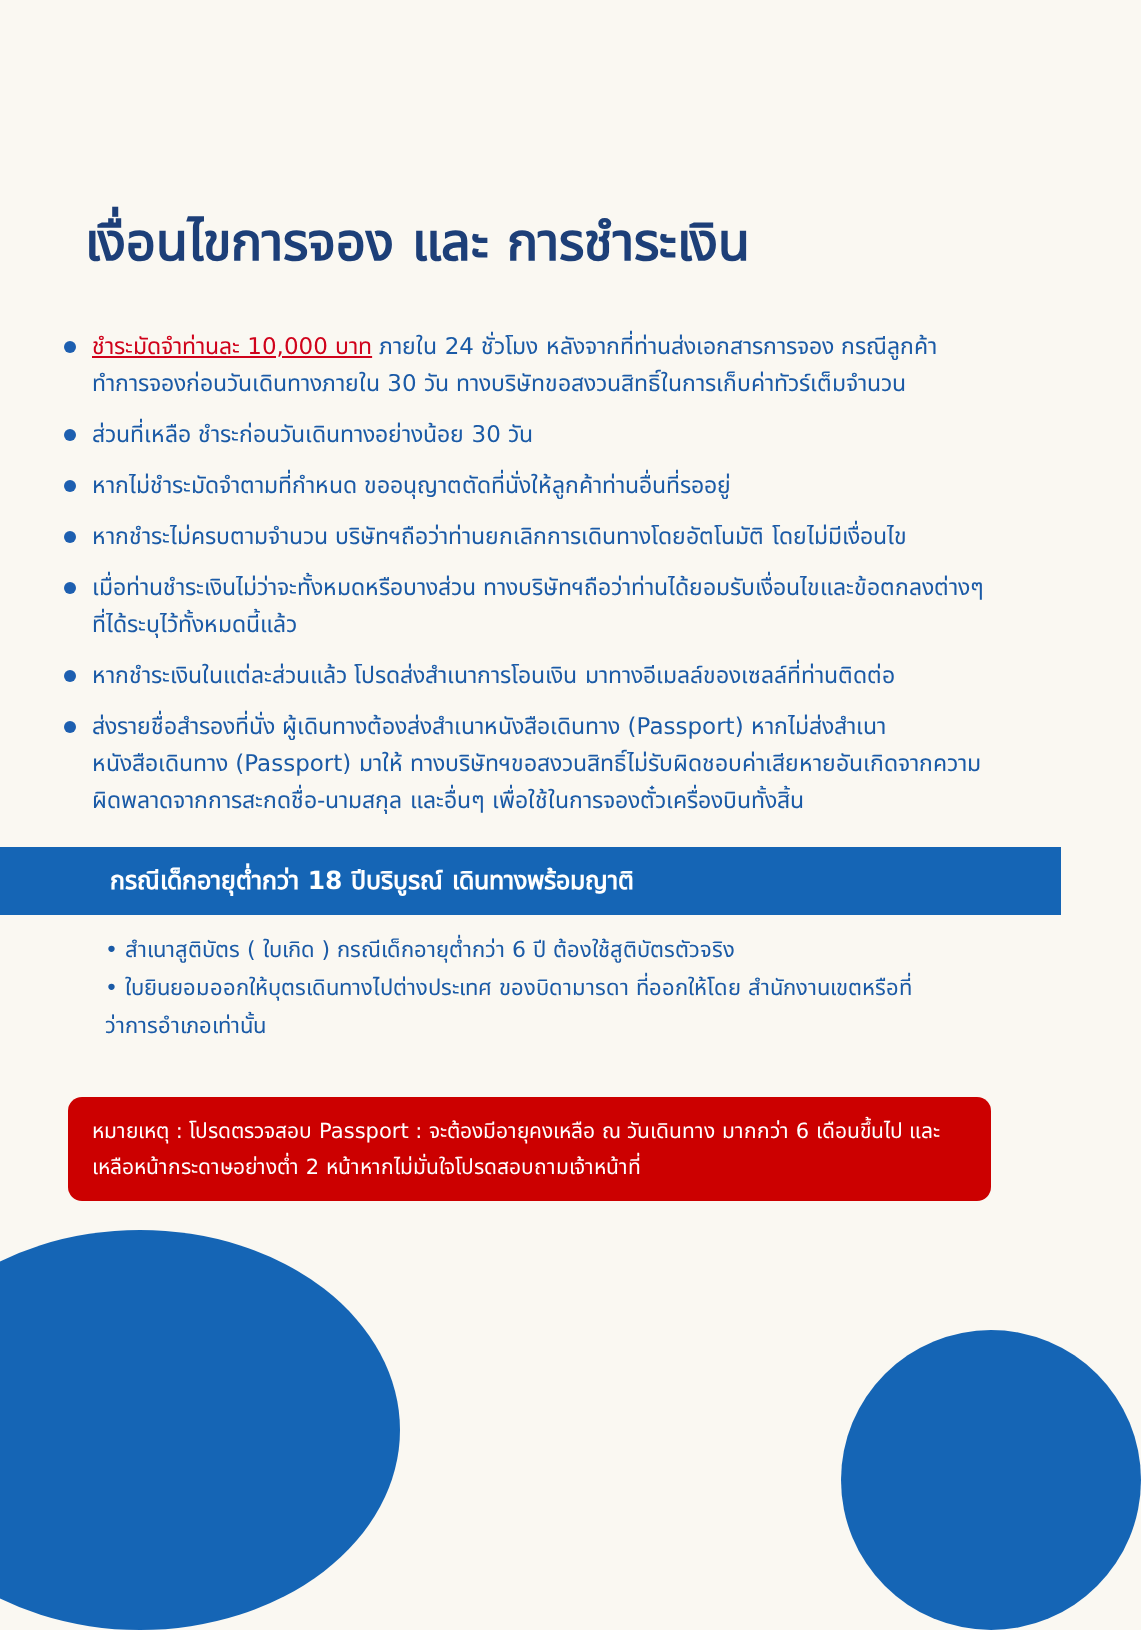เงื่อนไขการจอง และ การชำระเงิน
ชำระมัดจำท่านละ 10,000 บาท ภายใน 24 ชั่วโมง หลังจากที่ท่านส่งเอกสารการจอง กรณีลูกค้าทำการจองก่อนวันเดินทางภายใน 30 วัน ทางบริษัทขอสงวนสิทธิ์ในการเก็บค่าทัวร์เต็มจำนวน
ส่วนที่เหลือ ชำระก่อนวันเดินทางอย่างน้อย 30 วัน
หากไม่ชำระมัดจำตามที่กำหนด ขออนุญาตตัดที่นั่งให้ลูกค้าท่านอื่นที่รออยู่
หากชำระไม่ครบตามจำนวน บริษัทฯถือว่าท่านยกเลิกการเดินทางโดยอัตโนมัติ โดยไม่มีเงื่อนไข
เมื่อท่านชำระเงินไม่ว่าจะทั้งหมดหรือบางส่วน ทางบริษัทฯถือว่าท่านได้ยอมรับเงื่อนไขและข้อตกลงต่างๆที่ได้ระบุไว้ทั้งหมดนี้แล้ว
หากชำระเงินในแต่ละส่วนแล้ว โปรดส่งสำเนาการโอนเงิน มาทางอีเมลล์ของเซลล์ที่ท่านติดต่อ
ส่งรายชื่อสำรองที่นั่ง ผู้เดินทางต้องส่งสำเนาหนังสือเดินทาง (Passport) หากไม่ส่งสำเนาหนังสือเดินทาง (Passport) มาให้ ทางบริษัทฯขอสงวนสิทธิ์ไม่รับผิดชอบค่าเสียหายอันเกิดจากความผิดพลาดจากการสะกดชื่อ-นามสกุล และอื่นๆ เพื่อใช้ในการจองตั๋วเครื่องบินทั้งสิ้น
กรณีเด็กอายุต่ำกว่า 18 ปีบริบูรณ์ เดินทางพร้อมญาติ
• สำเนาสูติบัตร ( ใบเกิด ) กรณีเด็กอายุต่ำกว่า 6 ปี ต้องใช้สูติบัตรตัวจริง
• ใบยินยอมออกให้บุตรเดินทางไปต่างประเทศ ของบิดามารดา ที่ออกให้โดย สำนักงานเขตหรือที่ว่าการอำเภอเท่านั้น
หมายเหตุ : โปรดตรวจสอบ Passport : จะต้องมีอายุคงเหลือ ณ วันเดินทาง มากกว่า 6 เดือนขึ้นไป และเหลือหน้ากระดาษอย่างต่ำ 2 หน้าหากไม่มั่นใจโปรดสอบถามเจ้าหน้าที่